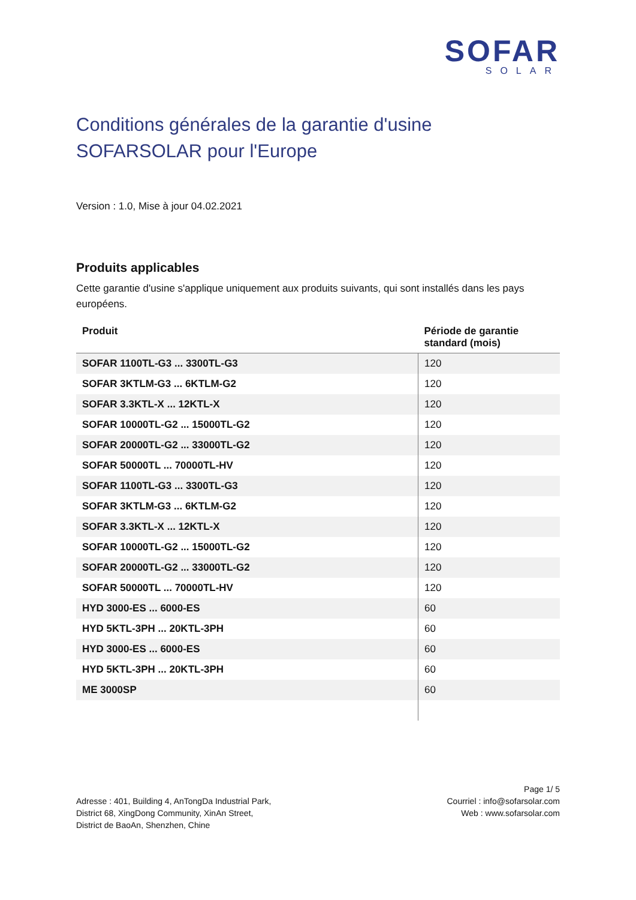SOFAR
SOLAR
Conditions générales de la garantie d'usine SOFARSOLAR pour l'Europe
Version : 1.0, Mise à jour 04.02.2021
Produits applicables
Cette garantie d'usine s'applique uniquement aux produits suivants, qui sont installés dans les pays européens.
| Produit | Période de garantie standard (mois) |
| --- | --- |
| SOFAR 1100TL-G3 ... 3300TL-G3 | 120 |
| SOFAR 3KTLM-G3 ... 6KTLM-G2 | 120 |
| SOFAR 3.3KTL-X ... 12KTL-X | 120 |
| SOFAR 10000TL-G2 ... 15000TL-G2 | 120 |
| SOFAR 20000TL-G2 ... 33000TL-G2 | 120 |
| SOFAR 50000TL ... 70000TL-HV | 120 |
| SOFAR 1100TL-G3 ... 3300TL-G3 | 120 |
| SOFAR 3KTLM-G3 ... 6KTLM-G2 | 120 |
| SOFAR 3.3KTL-X ... 12KTL-X | 120 |
| SOFAR 10000TL-G2 ... 15000TL-G2 | 120 |
| SOFAR 20000TL-G2 ... 33000TL-G2 | 120 |
| SOFAR 50000TL ... 70000TL-HV | 120 |
| HYD 3000-ES ... 6000-ES | 60 |
| HYD 5KTL-3PH ... 20KTL-3PH | 60 |
| HYD 3000-ES ... 6000-ES | 60 |
| HYD 5KTL-3PH ... 20KTL-3PH | 60 |
| ME 3000SP | 60 |
Adresse : 401, Building 4, AnTongDa Industrial Park,
District 68, XingDong Community, XinAn Street,
District de BaoAn, Shenzhen, Chine
Page 1/ 5
Courriel : info@sofarsolar.com
Web : www.sofarsolar.com